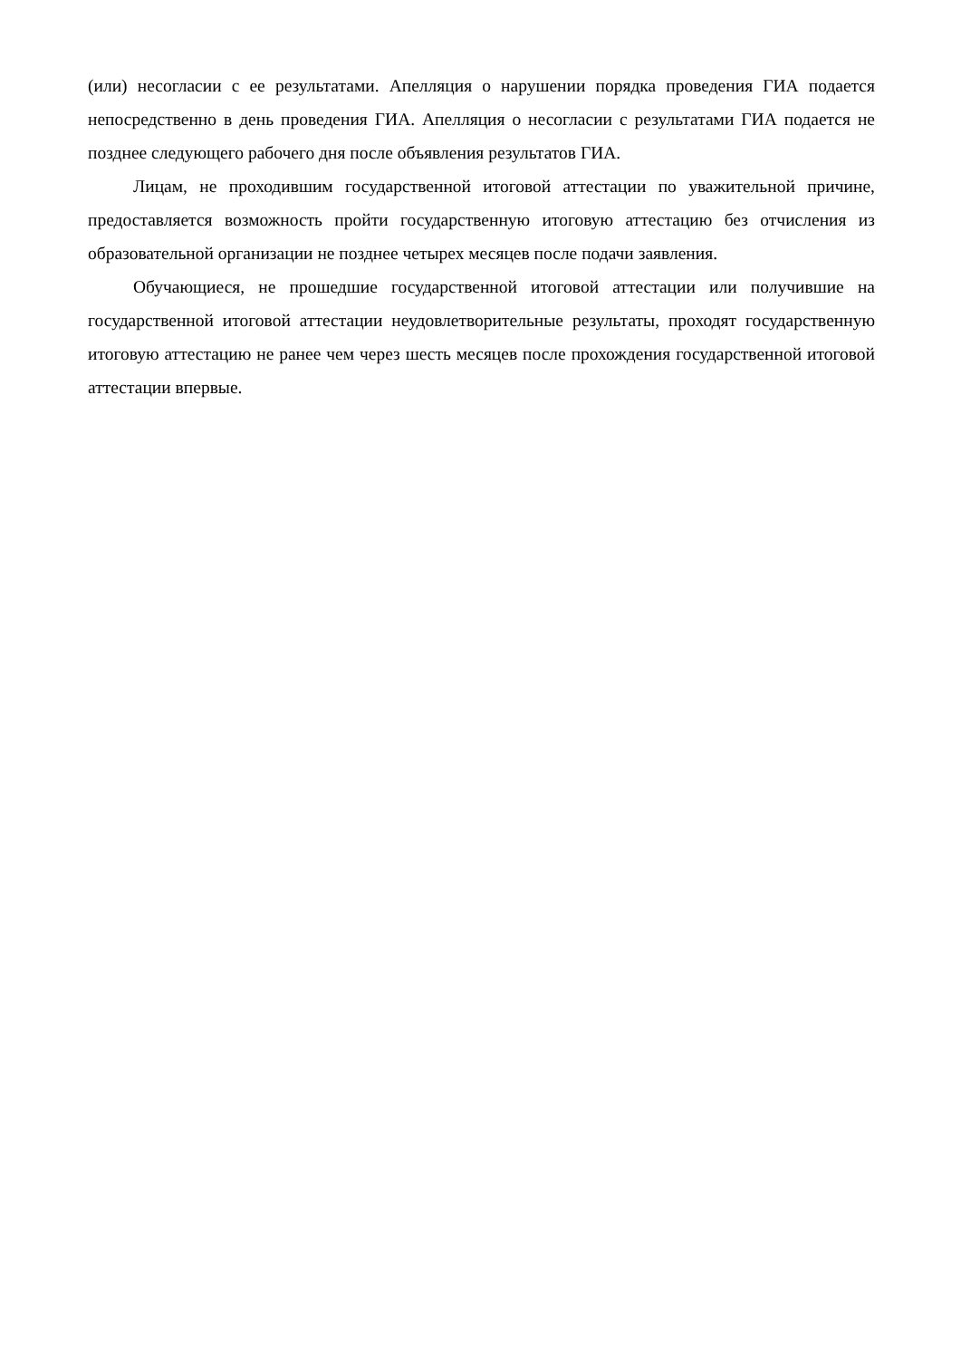(или) несогласии с ее результатами. Апелляция о нарушении порядка проведения ГИА подается непосредственно в день проведения ГИА. Апелляция о несогласии с результатами ГИА подается не позднее следующего рабочего дня после объявления результатов ГИА.
Лицам, не проходившим государственной итоговой аттестации по уважительной причине, предоставляется возможность пройти государственную итоговую аттестацию без отчисления из образовательной организации не позднее четырех месяцев после подачи заявления.
Обучающиеся, не прошедшие государственной итоговой аттестации или получившие на государственной итоговой аттестации неудовлетворительные результаты, проходят государственную итоговую аттестацию не ранее чем через шесть месяцев после прохождения государственной итоговой аттестации впервые.